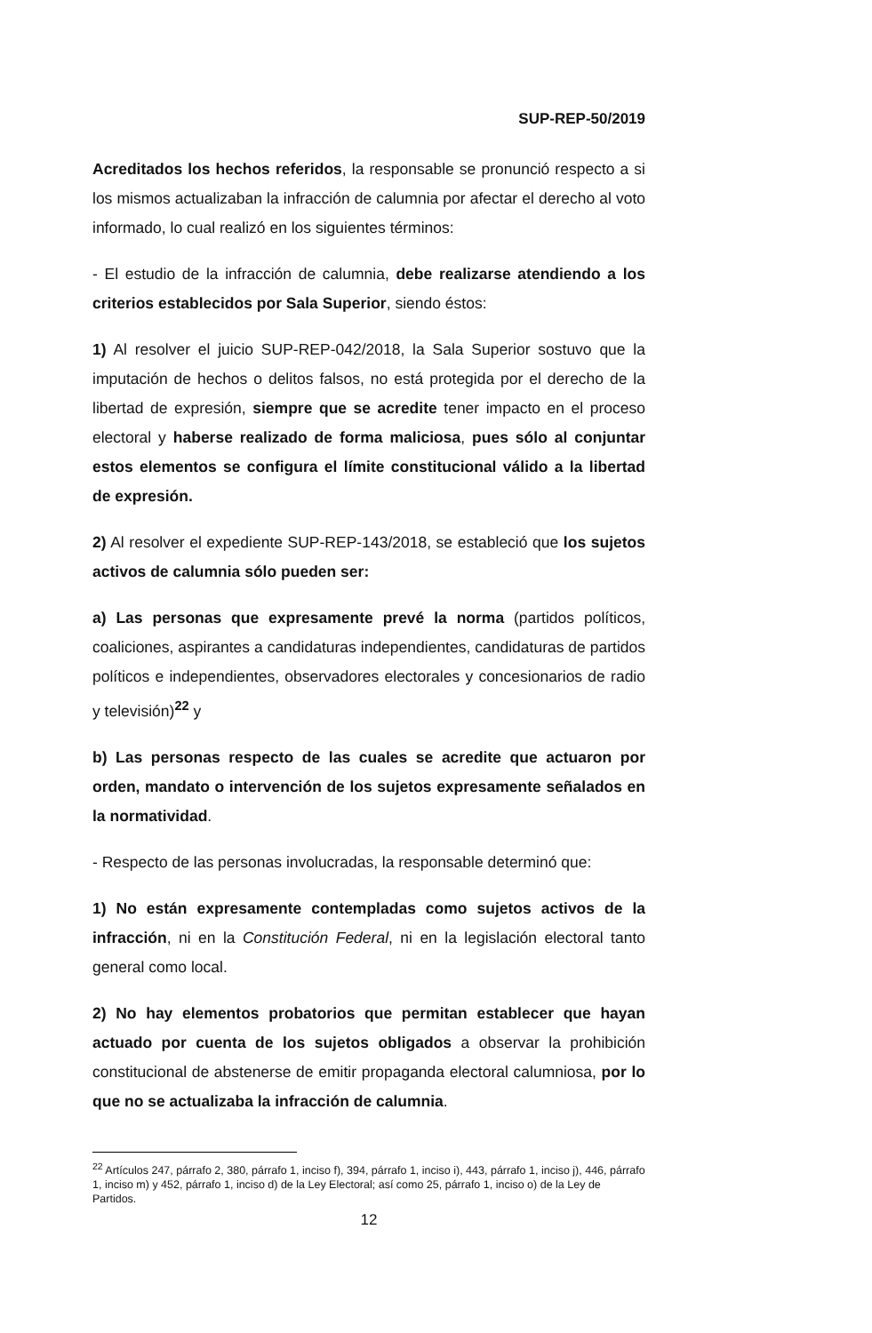SUP-REP-50/2019
Acreditados los hechos referidos, la responsable se pronunció respecto a si los mismos actualizaban la infracción de calumnia por afectar el derecho al voto informado, lo cual realizó en los siguientes términos:
- El estudio de la infracción de calumnia, debe realizarse atendiendo a los criterios establecidos por Sala Superior, siendo éstos:
1) Al resolver el juicio SUP-REP-042/2018, la Sala Superior sostuvo que la imputación de hechos o delitos falsos, no está protegida por el derecho de la libertad de expresión, siempre que se acredite tener impacto en el proceso electoral y haberse realizado de forma maliciosa, pues sólo al conjuntar estos elementos se configura el límite constitucional válido a la libertad de expresión.
2) Al resolver el expediente SUP-REP-143/2018, se estableció que los sujetos activos de calumnia sólo pueden ser:
a) Las personas que expresamente prevé la norma (partidos políticos, coaliciones, aspirantes a candidaturas independientes, candidaturas de partidos políticos e independientes, observadores electorales y concesionarios de radio y televisión)<sup>22</sup> y
b) Las personas respecto de las cuales se acredite que actuaron por orden, mandato o intervención de los sujetos expresamente señalados en la normatividad.
- Respecto de las personas involucradas, la responsable determinó que:
1) No están expresamente contempladas como sujetos activos de la infracción, ni en la Constitución Federal, ni en la legislación electoral tanto general como local.
2) No hay elementos probatorios que permitan establecer que hayan actuado por cuenta de los sujetos obligados a observar la prohibición constitucional de abstenerse de emitir propaganda electoral calumniosa, por lo que no se actualizaba la infracción de calumnia.
<sup>22</sup> Artículos 247, párrafo 2, 380, párrafo 1, inciso f), 394, párrafo 1, inciso i), 443, párrafo 1, inciso j), 446, párrafo 1, inciso m) y 452, párrafo 1, inciso d) de la Ley Electoral; así como 25, párrafo 1, inciso o) de la Ley de Partidos.
12